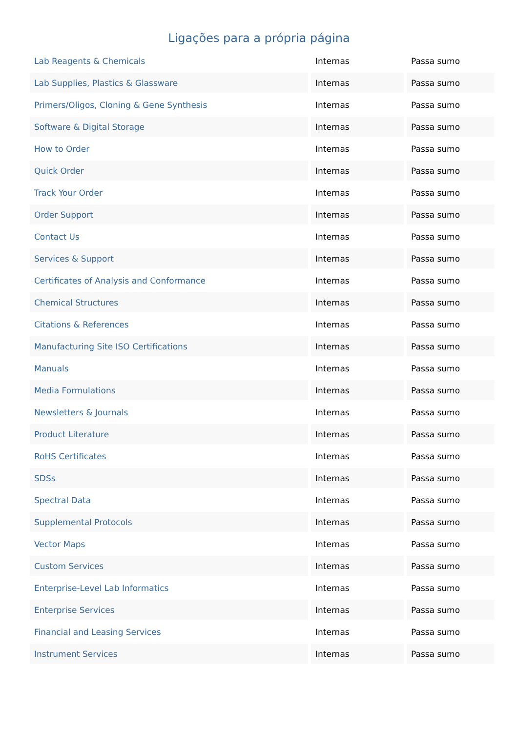Ligações para a própria página
| Lab Reagents & Chemicals | Internas | Passa sumo |
| Lab Supplies, Plastics & Glassware | Internas | Passa sumo |
| Primers/Oligos, Cloning & Gene Synthesis | Internas | Passa sumo |
| Software & Digital Storage | Internas | Passa sumo |
| How to Order | Internas | Passa sumo |
| Quick Order | Internas | Passa sumo |
| Track Your Order | Internas | Passa sumo |
| Order Support | Internas | Passa sumo |
| Contact Us | Internas | Passa sumo |
| Services & Support | Internas | Passa sumo |
| Certificates of Analysis and Conformance | Internas | Passa sumo |
| Chemical Structures | Internas | Passa sumo |
| Citations & References | Internas | Passa sumo |
| Manufacturing Site ISO Certifications | Internas | Passa sumo |
| Manuals | Internas | Passa sumo |
| Media Formulations | Internas | Passa sumo |
| Newsletters & Journals | Internas | Passa sumo |
| Product Literature | Internas | Passa sumo |
| RoHS Certificates | Internas | Passa sumo |
| SDSs | Internas | Passa sumo |
| Spectral Data | Internas | Passa sumo |
| Supplemental Protocols | Internas | Passa sumo |
| Vector Maps | Internas | Passa sumo |
| Custom Services | Internas | Passa sumo |
| Enterprise-Level Lab Informatics | Internas | Passa sumo |
| Enterprise Services | Internas | Passa sumo |
| Financial and Leasing Services | Internas | Passa sumo |
| Instrument Services | Internas | Passa sumo |